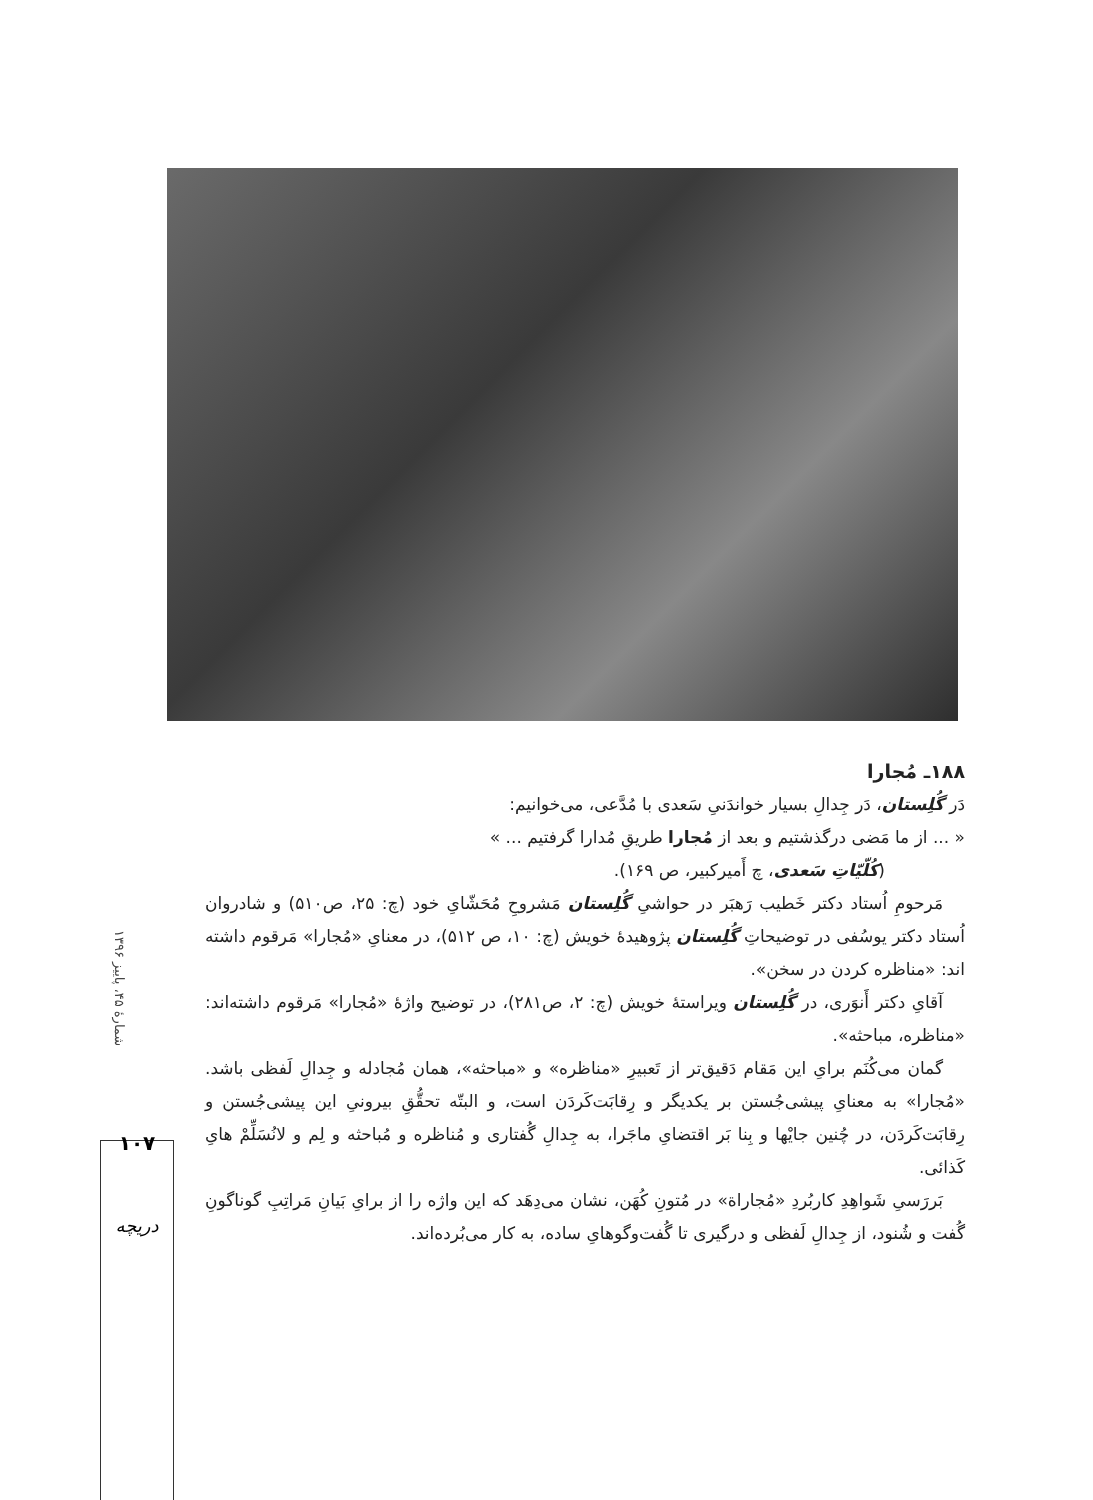۱۸۸ـ مُجارا
دَر گُلِستان، دَر جِدالِ بسیار خواندَنیِ سَعدی با مُدَّعی، می‌خوانیم:
« ... از ما مَضی درگذشتیم و بعد از مُجارا طریقِ مُدارا گرفتیم ... »
(کُلّیّاتِ سَعدی، چ أَمیرکبیر، ص ۱۶۹).
مَرحومِ اُستاد دکتر خَطیب رَهبَر در حواشیِ گُلِستان مَشروحِ مُحَشّایِ خود (چ: ۲۵، ص۵۱۰) و شادروان اُستاد دکتر یوسُفی در توضیحاتِ گُلِستان پژوهیدهٔ خویش (چ: ۱۰، ص ۵۱۲)، در معنایِ «مُجارا» مَرقوم داشته اند: «مناظره کردن در سخن».
آقایِ دکتر أَنوَری، در گُلِستان ویراستهٔ خویش (چ: ۲، ص۲۸۱)، در توضیح واژهٔ «مُجارا» مَرقوم داشته‌اند: «مناظره، مباحثه».
گمان می‌کُنَم برایِ این مَقام دَقیق‌تر از تَعبیرِ «مناظره» و «مباحثه»، همان مُجادله و جِدالِ لَفظی باشد. «مُجارا» به معنایِ پیشی‌جُستن بر یکدیگر و رِقابَت‌کَردَن است، و البتّه تحقُّقِ بیرونیِ این پیشی‌جُستن و رِقابَت‌کَردَن، در چُنین جایْها و بِنا بَر اقتضایِ ماجَرا، به جِدالِ گُفتاری و مُناظره و مُباحثه و لِم و لانُسَلِّمْ هایِ کَذائی.
بَررَسیِ شَواهِدِ کاربُردِ «مُجاراة» در مُتونِ کُهَن، نشان می‌دِهَد که این واژه را از برایِ بَیانِ مَراتِبِ گوناگونِ گُفت و شُنود، از جِدالِ لَفظی و درگیری تا گُفت‌وگوهایِ ساده، به کار می‌بُرده‌اند.
شمارهٔ ۴۵، پاییز ۱۳۹۶
۱۰۷
دریچه